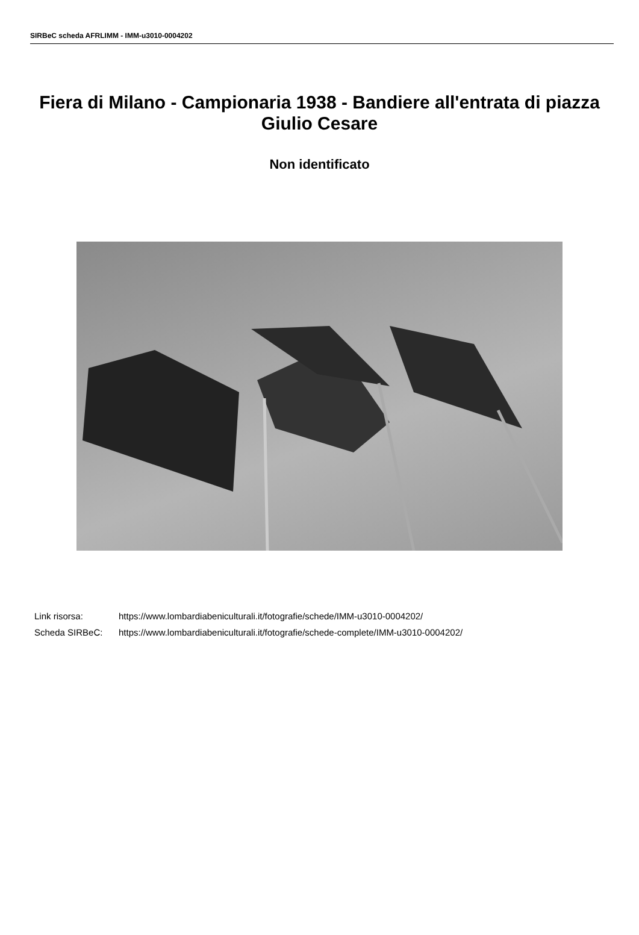SIRBeC scheda AFRLIMM - IMM-u3010-0004202
Fiera di Milano - Campionaria 1938 - Bandiere all'entrata di piazza Giulio Cesare
Non identificato
Link risorsa: https://www.lombardiabeniculturali.it/fotografie/schede/IMM-u3010-0004202/
Scheda SIRBeC: https://www.lombardiabeniculturali.it/fotografie/schede-complete/IMM-u3010-0004202/